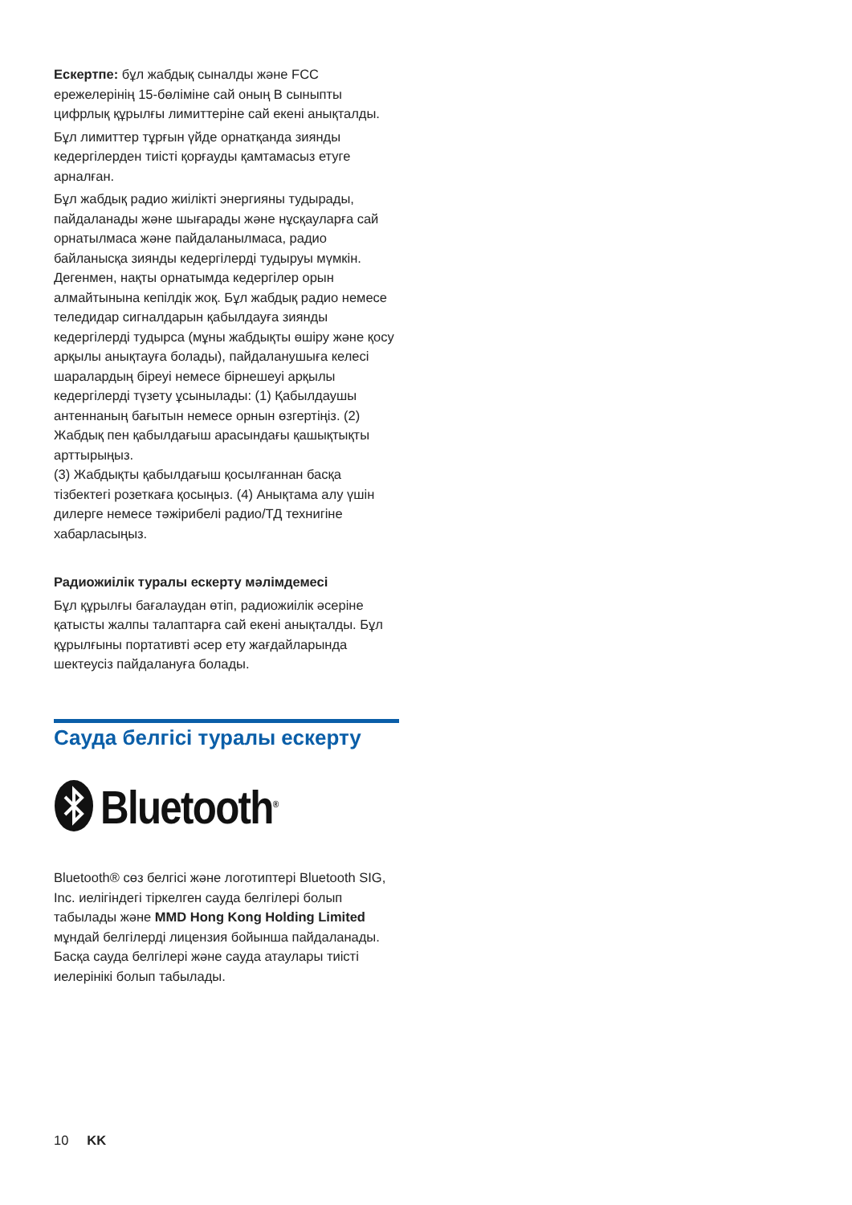Ескертпе: бұл жабдық сыналды және FCC ережелерінің 15-бөліміне сай оның B сыныпты цифрлық құрылғы лимиттеріне сай екені анықталды.
Бұл лимиттер тұрғын үйде орнатқанда зиянды кедергілерден тиісті қорғауды қамтамасыз етуге арналған.
Бұл жабдық радио жиілікті энергияны тудырады, пайдаланады және шығарады және нұсқауларға сай орнатылмаса және пайдаланылмаса, радио байланысқа зиянды кедергілерді тудыруы мүмкін. Дегенмен, нақты орнатымда кедергілер орын алмайтынына кепілдік жоқ. Бұл жабдық радио немесе теледидар сигналдарын қабылдауға зиянды кедергілерді тудырса (мұны жабдықты өшіру және қосу арқылы анықтауға болады), пайдаланушыға келесі шаралардың біреуі немесе бірнешеуі арқылы кедергілерді түзету ұсынылады: (1) Қабылдаушы антеннаның бағытын немесе орнын өзгертіңіз. (2) Жабдық пен қабылдағыш арасындағы қашықтықты арттырыңыз.
(3) Жабдықты қабылдағыш қосылғаннан басқа тізбектегі розеткаға қосыңыз. (4) Анықтама алу үшін дилерге немесе тәжірибелі радио/ТД технигіне хабарласыңыз.
Радиожиілік туралы ескерту мәлімдемесі
Бұл құрылғы бағалаудан өтіп, радиожиілік әсеріне қатысты жалпы талаптарға сай екені анықталды. Бұл құрылғыны портативті әсер ету жағдайларында шектеусіз пайдалануға болады.
Сауда белгісі туралы ескерту
Bluetooth<sup>®</sup>
Bluetooth® сөз белгісі және логотиптері Bluetooth SIG, Inc. иелігіндегі тіркелген сауда белгілері болып табылады және MMD Hong Kong Holding Limited мұндай белгілерді лицензия бойынша пайдаланады. Басқа сауда белгілері және сауда атаулары тиісті иелерінікі болып табылады.
10 KK